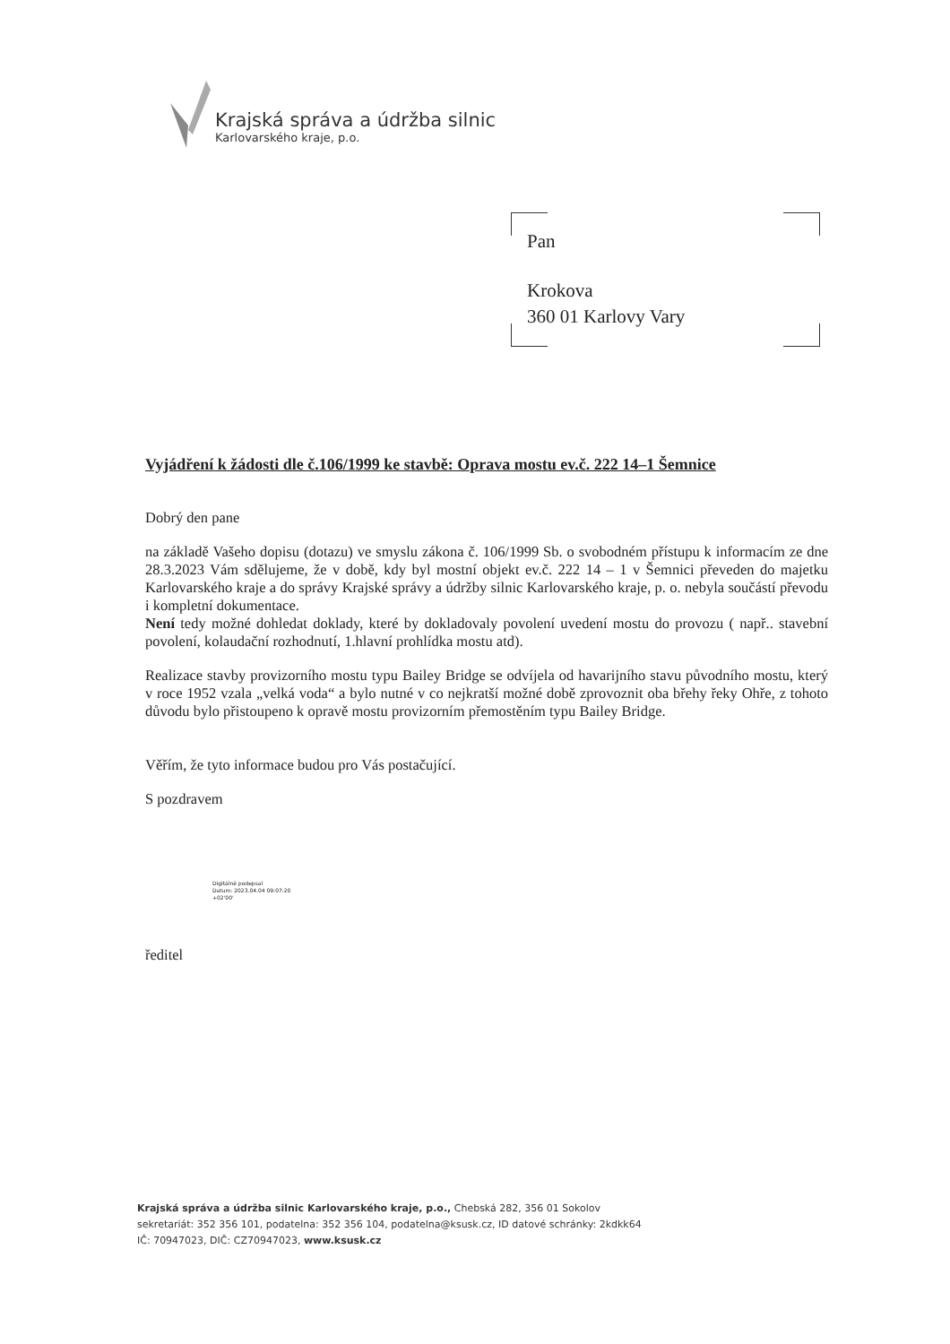Krajská správa a údržba silnic
Karlovarského kraje, p.o.
Pan
Krokova
360 01 Karlovy Vary
Vyjádření k žádosti dle č.106/1999 ke stavbě: Oprava mostu ev.č. 222 14–1 Šemnice
Dobrý den pane
na základě Vašeho dopisu (dotazu) ve smyslu zákona č. 106/1999 Sb. o svobodném přístupu k informacím ze dne 28.3.2023 Vám sdělujeme, že v době, kdy byl mostní objekt ev.č. 222 14 – 1 v Šemnici převeden do majetku Karlovarského kraje a do správy Krajské správy a údržby silnic Karlovarského kraje, p. o. nebyla součástí převodu i kompletní dokumentace.
Není tedy možné dohledat doklady, které by dokladovaly povolení uvedení mostu do provozu ( např.. stavební povolení, kolaudační rozhodnutí, 1.hlavní prohlídka mostu atd).
Realizace stavby provizorního mostu typu Bailey Bridge se odvíjela od havarijního stavu původního mostu, který v roce 1952 vzala „velká voda“ a bylo nutné v co nejkratší možné době zprovoznit oba břehy řeky Ohře, z tohoto důvodu bylo přistoupeno k opravě mostu provizorním přemostěním typu Bailey Bridge.
Věřím, že tyto informace budou pro Vás postačující.
S pozdravem
Digitálně podepsal
Datum: 2023.04.04 09:07:20
+02'00'
ředitel
Krajská správa a údržba silnic Karlovarského kraje, p.o., Chebská 282, 356 01 Sokolov
sekretariát: 352 356 101, podatelna: 352 356 104, podatelna@ksusk.cz, ID datové schránky: 2kdkk64
IČ: 70947023, DIČ: CZ70947023, www.ksusk.cz